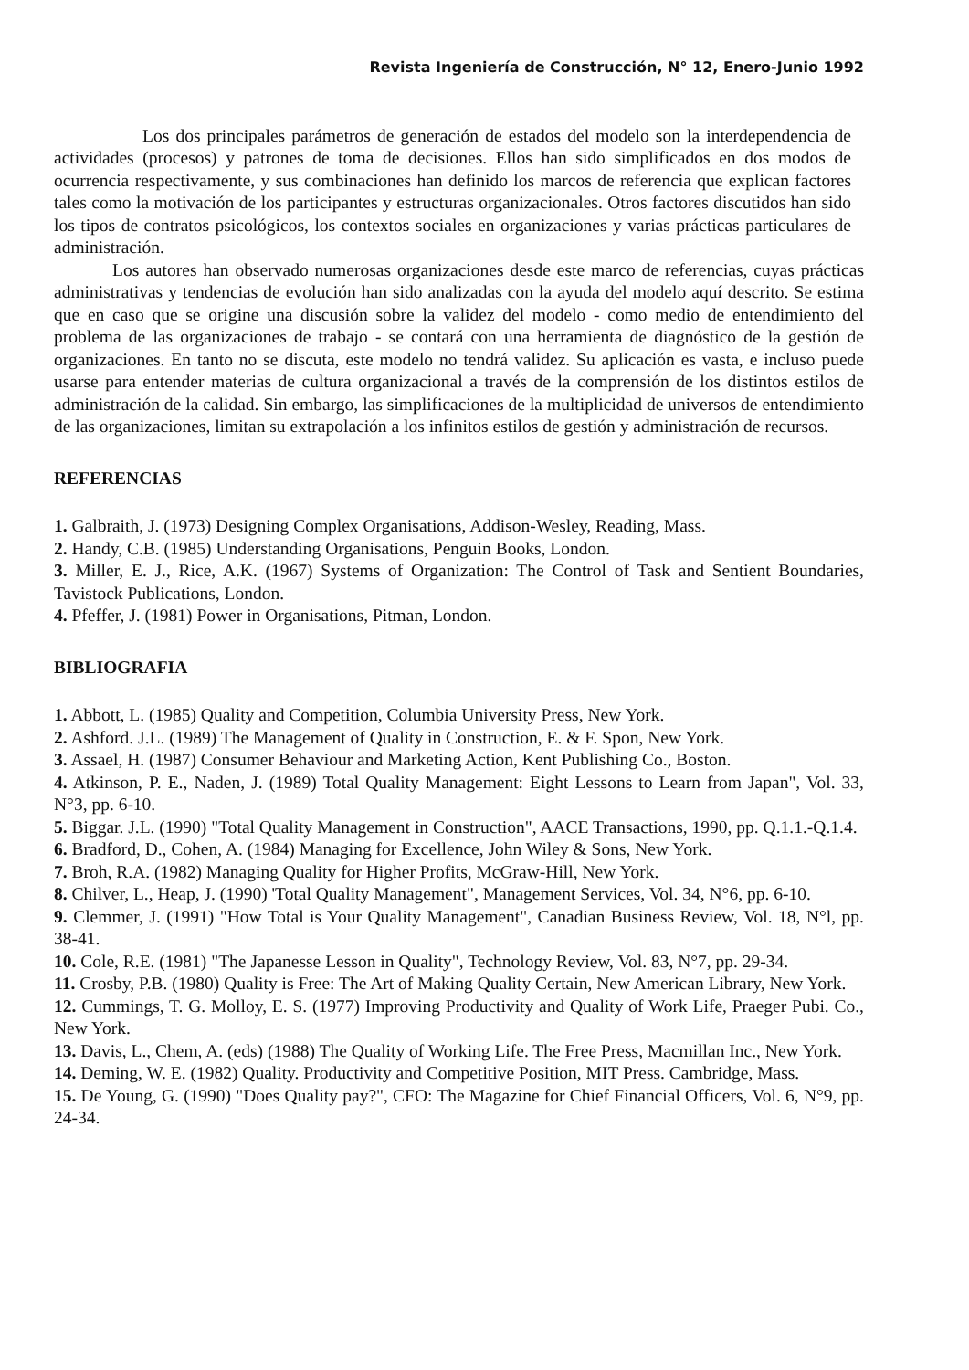Revista Ingeniería de Construcción, N° 12, Enero-Junio 1992
Los dos principales parámetros de generación de estados del modelo son la interdependencia de actividades (procesos) y patrones de toma de decisiones. Ellos han sido simplificados en dos modos de ocurrencia respectivamente, y sus combinaciones han definido los marcos de referencia que explican factores tales como la motivación de los participantes y estructuras organizacionales. Otros factores discutidos han sido los tipos de contratos psicológicos, los contextos sociales en organizaciones y varias prácticas particulares de administración.
Los autores han observado numerosas organizaciones desde este marco de referencias, cuyas prácticas administrativas y tendencias de evolución han sido analizadas con la ayuda del modelo aquí descrito. Se estima que en caso que se origine una discusión sobre la validez del modelo - como medio de entendimiento del problema de las organizaciones de trabajo - se contará con una herramienta de diagnóstico de la gestión de organizaciones. En tanto no se discuta, este modelo no tendrá validez. Su aplicación es vasta, e incluso puede usarse para entender materias de cultura organizacional a través de la comprensión de los distintos estilos de administración de la calidad. Sin embargo, las simplificaciones de la multiplicidad de universos de entendimiento de las organizaciones, limitan su extrapolación a los infinitos estilos de gestión y administración de recursos.
REFERENCIAS
1. Galbraith, J. (1973) Designing Complex Organisations, Addison-Wesley, Reading, Mass.
2. Handy, C.B. (1985) Understanding Organisations, Penguin Books, London.
3. Miller, E. J., Rice, A.K. (1967) Systems of Organization: The Control of Task and Sentient Boundaries, Tavistock Publications, London.
4. Pfeffer, J. (1981) Power in Organisations, Pitman, London.
BIBLIOGRAFIA
1. Abbott, L. (1985) Quality and Competition, Columbia University Press, New York.
2. Ashford. J.L. (1989) The Management of Quality in Construction, E. & F. Spon, New York.
3. Assael, H. (1987) Consumer Behaviour and Marketing Action, Kent Publishing Co., Boston.
4. Atkinson, P. E., Naden, J. (1989) Total Quality Management: Eight Lessons to Learn from Japan", Vol. 33, N°3, pp. 6-10.
5. Biggar. J.L. (1990) "Total Quality Management in Construction", AACE Transactions, 1990, pp. Q.1.1.-Q.1.4.
6. Bradford, D., Cohen, A. (1984) Managing for Excellence, John Wiley & Sons, New York.
7. Broh, R.A. (1982) Managing Quality for Higher Profits, McGraw-Hill, New York.
8. Chilver, L., Heap, J. (1990) 'Total Quality Management", Management Services, Vol. 34, N°6, pp. 6-10.
9. Clemmer, J. (1991) "How Total is Your Quality Management", Canadian Business Review, Vol. 18, N°l, pp. 38-41.
10. Cole, R.E. (1981) "The Japanesse Lesson in Quality", Technology Review, Vol. 83, N°7, pp. 29-34.
11. Crosby, P.B. (1980) Quality is Free: The Art of Making Quality Certain, New American Library, New York.
12. Cummings, T. G. Molloy, E. S. (1977) Improving Productivity and Quality of Work Life, Praeger Pubi. Co., New York.
13. Davis, L., Chem, A. (eds) (1988) The Quality of Working Life. The Free Press, Macmillan Inc., New York.
14. Deming, W. E. (1982) Quality. Productivity and Competitive Position, MIT Press. Cambridge, Mass.
15. De Young, G. (1990) "Does Quality pay?", CFO: The Magazine for Chief Financial Officers, Vol. 6, N°9, pp. 24-34.